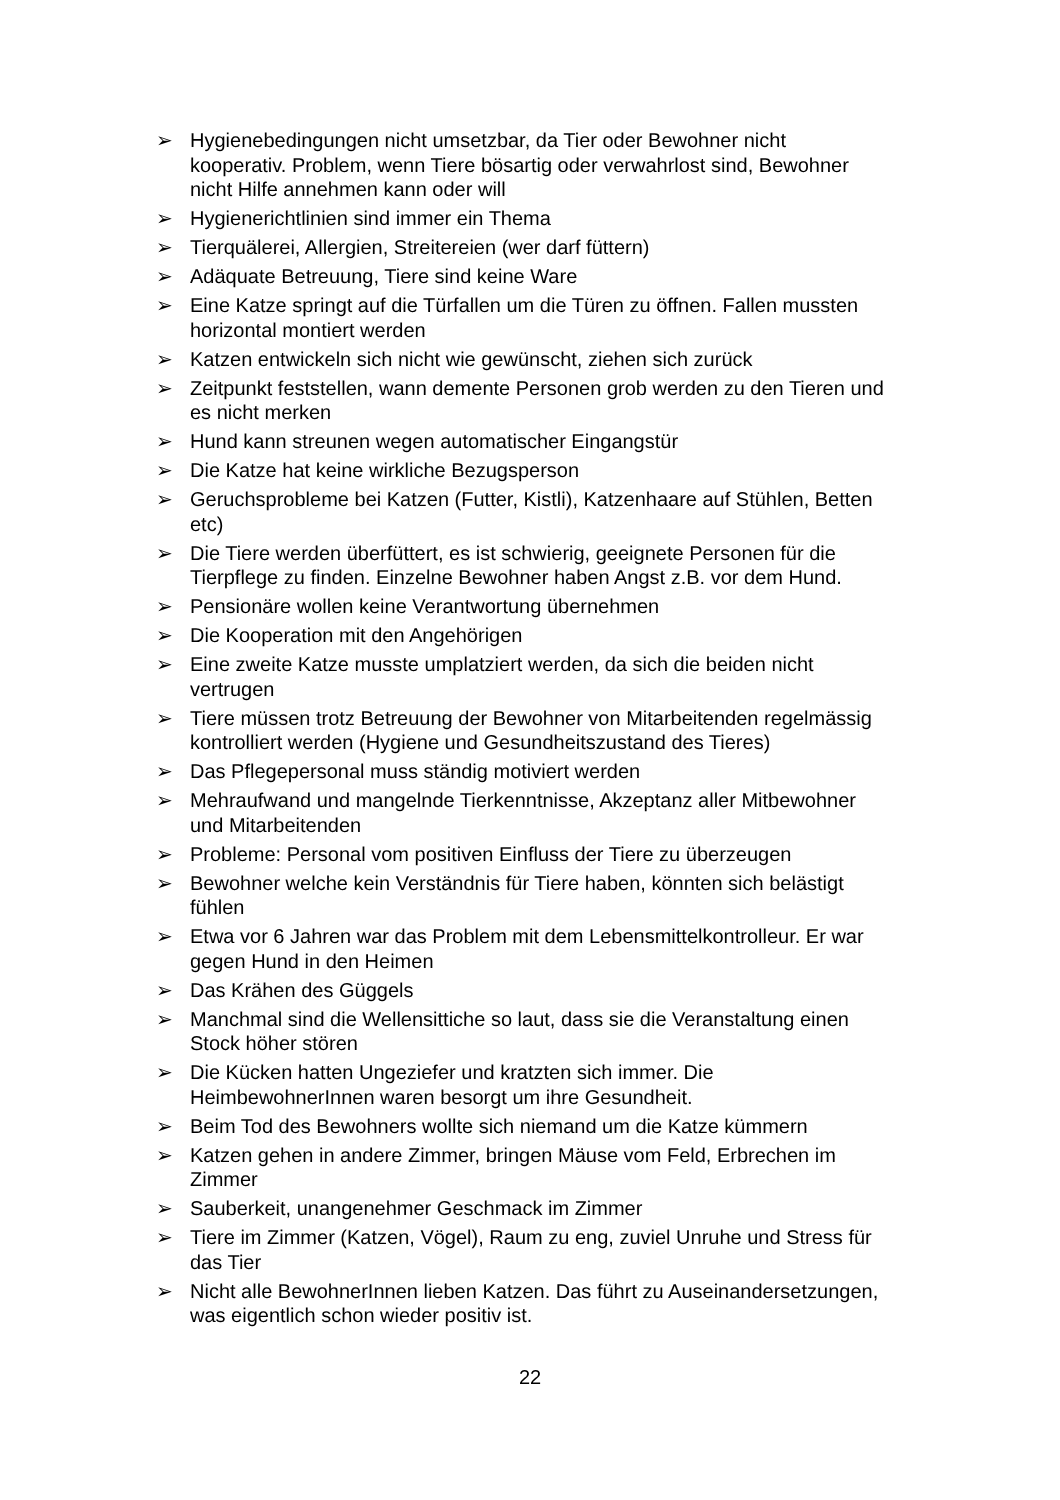➢ Hygienebedingungen nicht umsetzbar, da Tier oder Bewohner nicht kooperativ. Problem, wenn Tiere bösartig oder verwahrlost sind, Bewohner nicht Hilfe annehmen kann oder will
➢ Hygienerichtlinien sind immer ein Thema
➢ Tierquälerei, Allergien, Streitereien (wer darf füttern)
➢ Adäquate Betreuung, Tiere sind keine Ware
➢ Eine Katze springt auf die Türfallen um die Türen zu öffnen. Fallen mussten horizontal montiert werden
➢ Katzen entwickeln sich nicht wie gewünscht, ziehen sich zurück
➢ Zeitpunkt feststellen, wann demente Personen grob werden zu den Tieren und es nicht merken
➢ Hund kann streunen wegen automatischer Eingangstür
➢ Die Katze hat keine wirkliche Bezugsperson
➢ Geruchsprobleme bei Katzen (Futter, Kistli), Katzenhaare auf Stühlen, Betten etc)
➢ Die Tiere werden überfüttert, es ist schwierig, geeignete Personen für die Tierpflege zu finden. Einzelne Bewohner haben Angst z.B. vor dem Hund.
➢ Pensionäre wollen keine Verantwortung übernehmen
➢ Die Kooperation mit den Angehörigen
➢ Eine zweite Katze musste umplatziert werden, da sich die beiden nicht vertrugen
➢ Tiere müssen trotz Betreuung der Bewohner von Mitarbeitenden regelmässig kontrolliert werden (Hygiene und Gesundheitszustand des Tieres)
➢ Das Pflegepersonal muss ständig motiviert werden
➢ Mehraufwand und mangelnde Tierkenntnisse, Akzeptanz aller Mitbewohner und Mitarbeitenden
➢ Probleme: Personal vom positiven Einfluss der Tiere zu überzeugen
➢ Bewohner welche kein Verständnis für Tiere haben, könnten sich belästigt fühlen
➢ Etwa vor 6 Jahren war das Problem mit dem Lebensmittelkontrolleur. Er war gegen Hund in den Heimen
➢ Das Krähen des Güggels
➢ Manchmal sind die Wellensittiche so laut, dass sie die Veranstaltung einen Stock höher stören
➢ Die Kücken hatten Ungeziefer und kratzten sich immer. Die HeimbewohnerInnen waren besorgt um ihre Gesundheit.
➢ Beim Tod des Bewohners wollte sich niemand um die Katze kümmern
➢ Katzen gehen in andere Zimmer, bringen Mäuse vom Feld, Erbrechen im Zimmer
➢ Sauberkeit, unangenehmer Geschmack im Zimmer
➢ Tiere im Zimmer (Katzen, Vögel), Raum zu eng, zuviel Unruhe und Stress für das Tier
➢ Nicht alle BewohnerInnen lieben Katzen. Das führt zu Auseinandersetzungen, was eigentlich schon wieder positiv ist.
22